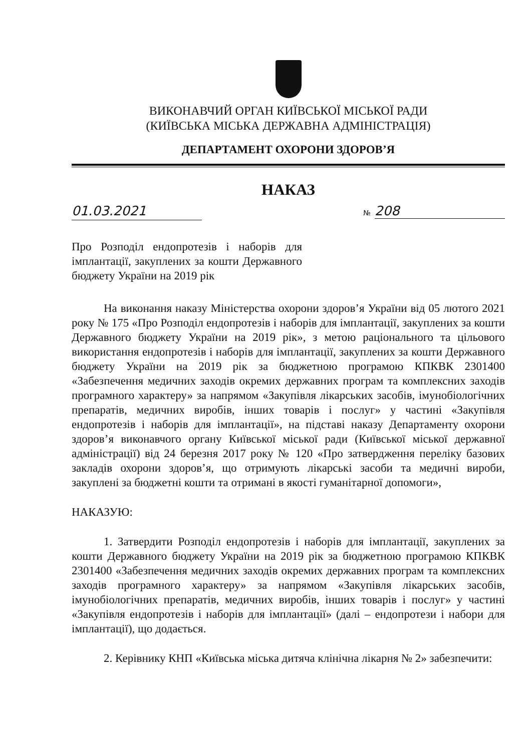ВИКОНАВЧИЙ ОРГАН КИЇВСЬКОЇ МІСЬКОЇ РАДИ
(КИЇВСЬКА МІСЬКА ДЕРЖАВНА АДМІНІСТРАЦІЯ)
ДЕПАРТАМЕНТ ОХОРОНИ ЗДОРОВ’Я
НАКАЗ
01.03.2021 № 208
Про Розподіл ендопротезів і наборів для імплантації, закуплених за кошти Державного бюджету України на 2019 рік
На виконання наказу Міністерства охорони здоров’я України від 05 лютого 2021 року № 175 «Про Розподіл ендопротезів і наборів для імплантації, закуплених за кошти Державного бюджету України на 2019 рік», з метою раціонального та цільового використання ендопротезів і наборів для імплантації, закуплених за кошти Державного бюджету України на 2019 рік за бюджетною програмою КПКВК 2301400 «Забезпечення медичних заходів окремих державних програм та комплексних заходів програмного характеру» за напрямом «Закупівля лікарських засобів, імунобіологічних препаратів, медичних виробів, інших товарів і послуг» у частині «Закупівля ендопротезів і наборів для імплантації», на підставі наказу Департаменту охорони здоров’я виконавчого органу Київської міської ради (Київської міської державної адміністрації) від 24 березня 2017 року № 120 «Про затвердження переліку базових закладів охорони здоров’я, що отримують лікарські засоби та медичні вироби, закуплені за бюджетні кошти та отримані в якості гуманітарної допомоги»,
НАКАЗУЮ:
1. Затвердити Розподіл ендопротезів і наборів для імплантації, закуплених за кошти Державного бюджету України на 2019 рік за бюджетною програмою КПКВК 2301400 «Забезпечення медичних заходів окремих державних програм та комплексних заходів програмного характеру» за напрямом «Закупівля лікарських засобів, імунобіологічних препаратів, медичних виробів, інших товарів і послуг» у частині «Закупівля ендопротезів і наборів для імплантації» (далі – ендопротези і набори для імплантації), що додається.
2. Керівнику КНП «Київська міська дитяча клінічна лікарня № 2» забезпечити: